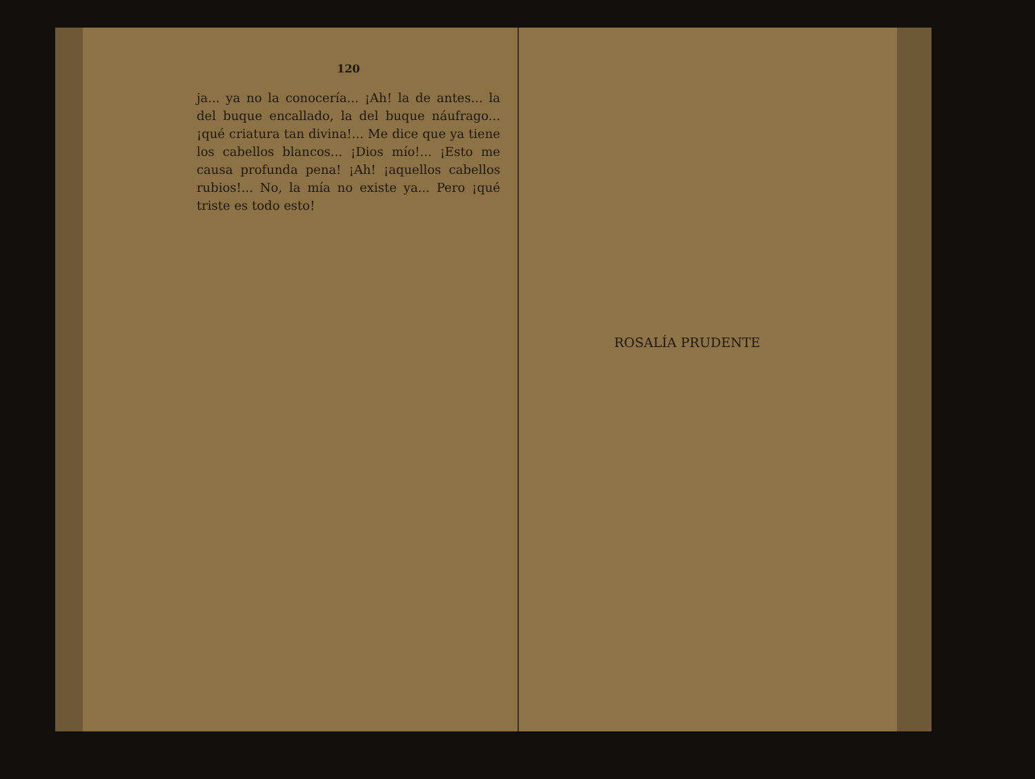120
ja... ya no la conocería... ¡Ah! la de antes... la del buque encallado, la del buque náufrago... ¡qué criatura tan divina!... Me dice que ya tiene los cabellos blancos... ¡Dios mío!... ¡Esto me causa profunda pena! ¡Ah! ¡aquellos cabellos rubios!... No, la mía no existe ya... Pero ¡qué triste es todo esto!
ROSALÍA PRUDENTE